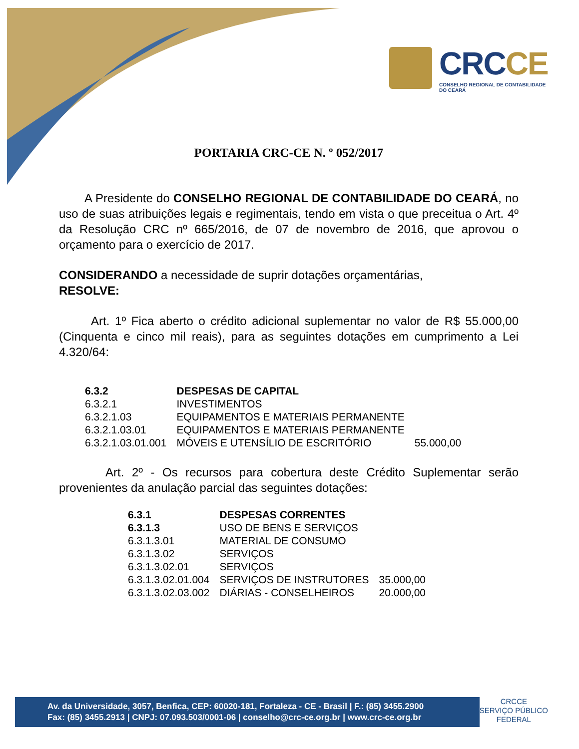CRCCE
CONSELHO REGIONAL DE CONTABILIDADE
DO CEARÁ
PORTARIA CRC-CE N. º 052/2017
A Presidente do CONSELHO REGIONAL DE CONTABILIDADE DO CEARÁ, no uso de suas atribuições legais e regimentais, tendo em vista o que preceitua o Art. 4º da Resolução CRC nº 665/2016, de 07 de novembro de 2016, que aprovou o orçamento para o exercício de 2017.
CONSIDERANDO a necessidade de suprir dotações orçamentárias,
RESOLVE:
Art. 1º Fica aberto o crédito adicional suplementar no valor de R$ 55.000,00 (Cinquenta e cinco mil reais), para as seguintes dotações em cumprimento a Lei 4.320/64:
| 6.3.2 | DESPESAS DE CAPITAL | |
| 6.3.2.1 | INVESTIMENTOS | |
| 6.3.2.1.03 | EQUIPAMENTOS E MATERIAIS PERMANENTE | |
| 6.3.2.1.03.01 | EQUIPAMENTOS E MATERIAIS PERMANENTE | |
| 6.3.2.1.03.01.001 | MÓVEIS E UTENSÍLIO DE ESCRITÓRIO | 55.000,00 |
Art. 2º - Os recursos para cobertura deste Crédito Suplementar serão provenientes da anulação parcial das seguintes dotações:
| 6.3.1 | DESPESAS CORRENTES | |
| 6.3.1.3 | USO DE BENS E SERVIÇOS | |
| 6.3.1.3.01 | MATERIAL DE CONSUMO | |
| 6.3.1.3.02 | SERVIÇOS | |
| 6.3.1.3.02.01 | SERVIÇOS | |
| 6.3.1.3.02.01.004 | SERVIÇOS DE INSTRUTORES | 35.000,00 |
| 6.3.1.3.02.03.002 | DIÁRIAS - CONSELHEIROS | 20.000,00 |
Av. da Universidade, 3057, Benfica, CEP: 60020-181, Fortaleza - CE - Brasil | F.: (85) 3455.2900
Fax: (85) 3455.2913 | CNPJ: 07.093.503/0001-06 | conselho@crc-ce.org.br | www.crc-ce.org.br
CRCCE
SERVIÇO PÚBLICO
FEDERAL